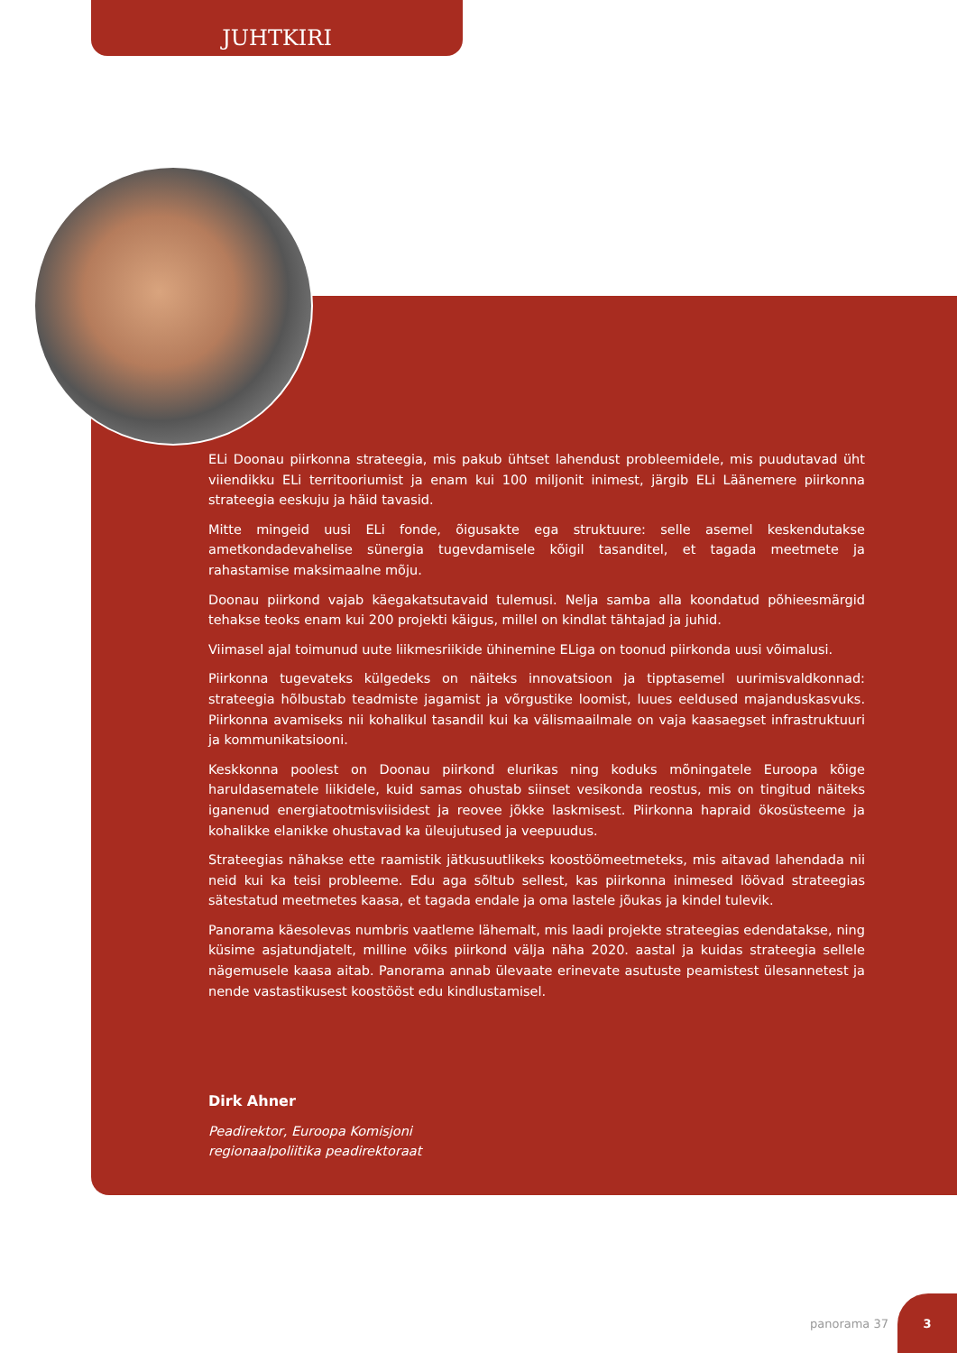JUHTKIRI
ELi Doonau piirkonna strateegia, mis pakub ühtset lahendust probleemidele, mis puudutavad üht viiendikku ELi territooriumist ja enam kui 100 miljonit inimest, järgib ELi Läänemere piirkonna strateegia eeskuju ja häid tavasid.
Mitte mingeid uusi ELi fonde, õigusakte ega struktuure: selle asemel keskendutakse ametkondadevahelise sünergia tugevdamisele kõigil tasanditel, et tagada meetmete ja rahastamise maksimaalne mõju.
Doonau piirkond vajab käegakatsutavaid tulemusi. Nelja samba alla koondatud põhieesmärgid tehakse teoks enam kui 200 projekti käigus, millel on kindlat tähtajad ja juhid.
Viimasel ajal toimunud uute liikmesriikide ühinemine ELiga on toonud piirkonda uusi võimalusi.
Piirkonna tugevateks külgedeks on näiteks innovatsioon ja tipptasemel uurimisvaldkonnad: strateegia hõlbustab teadmiste jagamist ja võrgustike loomist, luues eeldused majanduskasvuks. Piirkonna avamiseks nii kohalikul tasandil kui ka välismaailmale on vaja kaasaegset infrastruktuuri ja kommunikatsiooni.
Keskkonna poolest on Doonau piirkond elurikas ning koduks mõningatele Euroopa kõige haruldasematele liikidele, kuid samas ohustab siinset vesikonda reostus, mis on tingitud näiteks iganenud energiatootmisviisidest ja reovee jõkke laskmisest. Piirkonna hapraid ökosüsteeme ja kohalikke elanikke ohustavad ka üleujutused ja veepuudus.
Strateegias nähakse ette raamistik jätkusuutlikeks koostöömeetmeteks, mis aitavad lahendada nii neid kui ka teisi probleeme. Edu aga sõltub sellest, kas piirkonna inimesed löövad strateegias sätestatud meetmetes kaasa, et tagada endale ja oma lastele jõukas ja kindel tulevik.
Panorama käesolevas numbris vaatleme lähemalt, mis laadi projekte strateegias edendatakse, ning küsime asjatundjatelt, milline võiks piirkond välja näha 2020. aastal ja kuidas strateegia sellele nägemusele kaasa aitab. Panorama annab ülevaate erinevate asutuste peamistest ülesannetest ja nende vastastikusest koostööst edu kindlustamisel.
Dirk Ahner
Peadirektor, Euroopa Komisjoni
regionaalpoliitika peadirektoraat
panorama 37
3